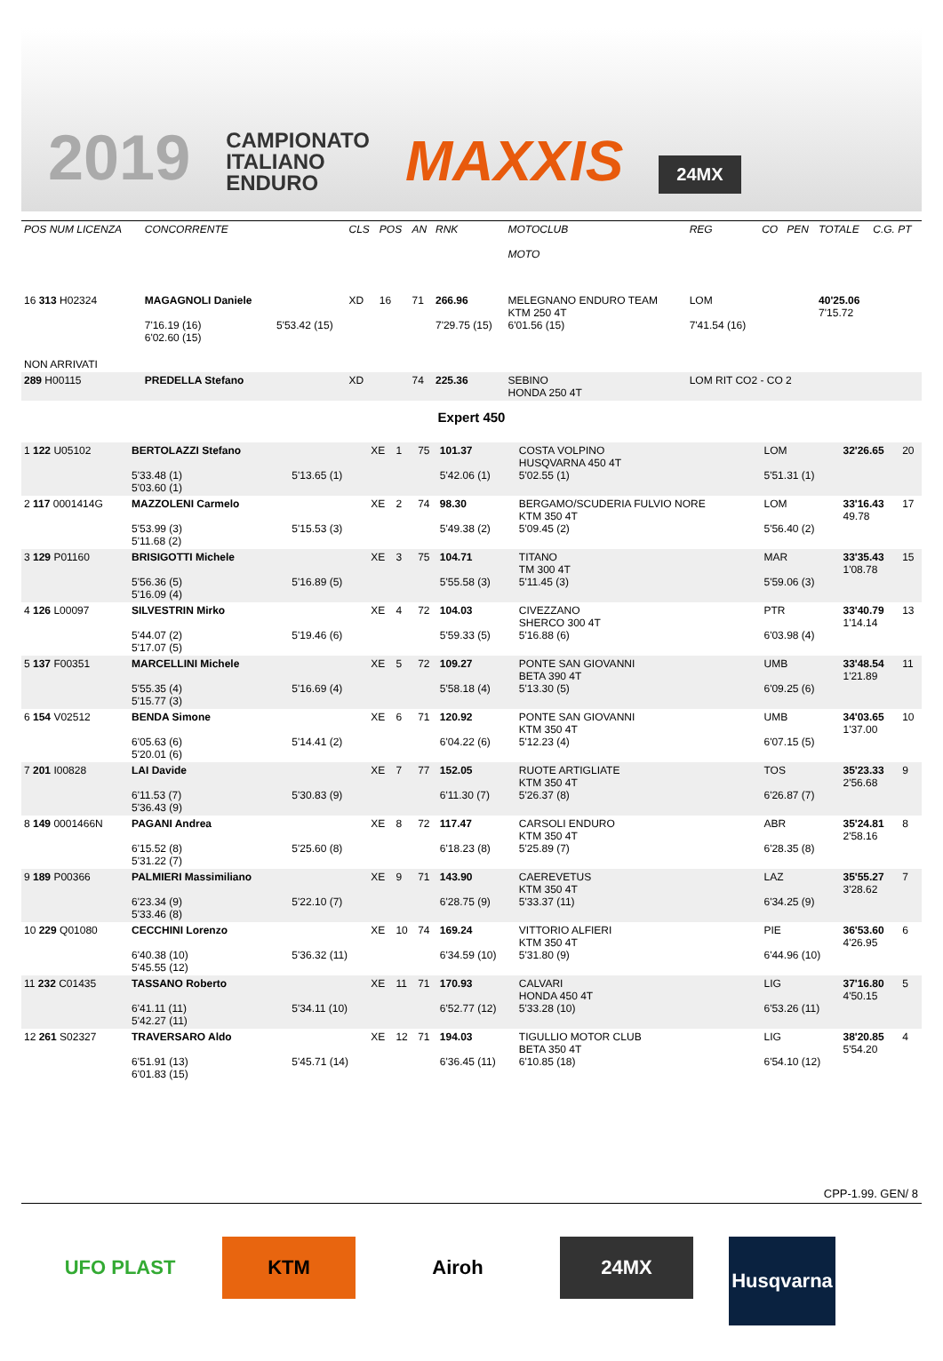2019
CAMPIONATO
ITALIANO
ENDURO
MAXXIS
24MX
| POS NUM LICENZA | CONCORRENTE | | CLS | POS | AN | RNK | MOTOCLUB MOTO | REG | CO | PEN | TOTALE | C.G. PT |
| --- | --- | --- | --- | --- | --- | --- | --- | --- | --- | --- | --- | --- |
| 16 313 H02324 | MAGAGNOLI Daniele 7'16.19 (16) 6'02.60 (15) | 5'53.42 (15) | XD | 16 | 71 | 266.96 7'29.75 (15) | MELEGNANO ENDURO TEAM KTM 250 4T 6'01.56 (15) | LOM 7'41.54 (16) | | | 40'25.06 7'15.72 | |
| NON ARRIVATI | | | | | | | | | | | | |
| 289 H00115 | PREDELLA Stefano | | XD | | 74 | 225.36 | SEBINO HONDA 250 4T | LOM RIT CO2 - CO 2 | | | | |
Expert 450
| 1 122 U05102 | BERTOLAZZI Stefano 5'33.48 (1) 5'03.60 (1) | 5'13.65 (1) | XE | 1 | 75 | 101.37 5'42.06 (1) | COSTA VOLPINO HUSQVARNA 450 4T 5'02.55 (1) | LOM 5'51.31 (1) | 32'26.65 | 20 |
| 2 117 0001414G | MAZZOLENI Carmelo 5'53.99 (3) 5'11.68 (2) | 5'15.53 (3) | XE | 2 | 74 | 98.30 5'49.38 (2) | BERGAMO/SCUDERIA FULVIO NORE KTM 350 4T 5'09.45 (2) | LOM 5'56.40 (2) | 33'16.43 49.78 | 17 |
| 3 129 P01160 | BRISIGOTTI Michele 5'56.36 (5) 5'16.09 (4) | 5'16.89 (5) | XE | 3 | 75 | 104.71 5'55.58 (3) | TITANO TM 300 4T 5'11.45 (3) | MAR 5'59.06 (3) | 33'35.43 1'08.78 | 15 |
| 4 126 L00097 | SILVESTRIN Mirko 5'44.07 (2) 5'17.07 (5) | 5'19.46 (6) | XE | 4 | 72 | 104.03 5'59.33 (5) | CIVEZZANO SHERCO 300 4T 5'16.88 (6) | PTR 6'03.98 (4) | 33'40.79 1'14.14 | 13 |
| 5 137 F00351 | MARCELLINI Michele 5'55.35 (4) 5'15.77 (3) | 5'16.69 (4) | XE | 5 | 72 | 109.27 5'58.18 (4) | PONTE SAN GIOVANNI BETA 390 4T 5'13.30 (5) | UMB 6'09.25 (6) | 33'48.54 1'21.89 | 11 |
| 6 154 V02512 | BENDA Simone 6'05.63 (6) 5'20.01 (6) | 5'14.41 (2) | XE | 6 | 71 | 120.92 6'04.22 (6) | PONTE SAN GIOVANNI KTM 350 4T 5'12.23 (4) | UMB 6'07.15 (5) | 34'03.65 1'37.00 | 10 |
| 7 201 I00828 | LAI Davide 6'11.53 (7) 5'36.43 (9) | 5'30.83 (9) | XE | 7 | 77 | 152.05 6'11.30 (7) | RUOTE ARTIGLIATE KTM 350 4T 5'26.37 (8) | TOS 6'26.87 (7) | 35'23.33 2'56.68 | 9 |
| 8 149 0001466N | PAGANI Andrea 6'15.52 (8) 5'31.22 (7) | 5'25.60 (8) | XE | 8 | 72 | 117.47 6'18.23 (8) | CARSOLI ENDURO KTM 350 4T 5'25.89 (7) | ABR 6'28.35 (8) | 35'24.81 2'58.16 | 8 |
| 9 189 P00366 | PALMIERI Massimiliano 6'23.34 (9) 5'33.46 (8) | 5'22.10 (7) | XE | 9 | 71 | 143.90 6'28.75 (9) | CAEREVETUS KTM 350 4T 5'33.37 (11) | LAZ 6'34.25 (9) | 35'55.27 3'28.62 | 7 |
| 10 229 Q01080 | CECCHINI Lorenzo 6'40.38 (10) 5'45.55 (12) | 5'36.32 (11) | XE | 10 | 74 | 169.24 6'34.59 (10) | VITTORIO ALFIERI KTM 350 4T 5'31.80 (9) | PIE 6'44.96 (10) | 36'53.60 4'26.95 | 6 |
| 11 232 C01435 | TASSANO Roberto 6'41.11 (11) 5'42.27 (11) | 5'34.11 (10) | XE | 11 | 71 | 170.93 6'52.77 (12) | CALVARI HONDA 450 4T 5'33.28 (10) | LIG 6'53.26 (11) | 37'16.80 4'50.15 | 5 |
| 12 261 S02327 | TRAVERSARO Aldo 6'51.91 (13) 6'01.83 (15) | 5'45.71 (14) | XE | 12 | 71 | 194.03 6'36.45 (11) | TIGULLIO MOTOR CLUB BETA 350 4T 6'10.85 (18) | LIG 6'54.10 (12) | 38'20.85 5'54.20 | 4 |
CPP-1.99. GEN/ 8
UFO PLAST KTM Airoh 24MX
Husqvarna